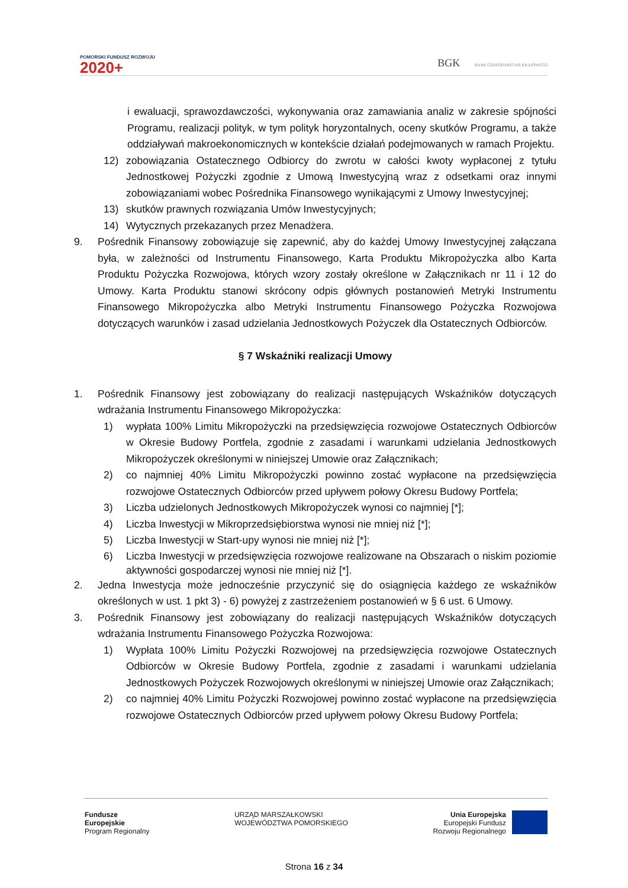POMORSKI FUNDUSZ ROZWOJU
2020+
BGK BANK GOSPODARSTWA KRAJOWEGO
i ewaluacji, sprawozdawczości, wykonywania oraz zamawiania analiz w zakresie spójności Programu, realizacji polityk, w tym polityk horyzontalnych, oceny skutków Programu, a także oddziaływań makroekonomicznych w kontekście działań podejmowanych w ramach Projektu.
12) zobowiązania Ostatecznego Odbiorcy do zwrotu w całości kwoty wypłaconej z tytułu Jednostkowej Pożyczki zgodnie z Umową Inwestycyjną wraz z odsetkami oraz innymi zobowiązaniami wobec Pośrednika Finansowego wynikającymi z Umowy Inwestycyjnej;
13) skutków prawnych rozwiązania Umów Inwestycyjnych;
14) Wytycznych przekazanych przez Menadżera.
9. Pośrednik Finansowy zobowiązuje się zapewnić, aby do każdej Umowy Inwestycyjnej załączana była, w zależności od Instrumentu Finansowego, Karta Produktu Mikropożyczka albo Karta Produktu Pożyczka Rozwojowa, których wzory zostały określone w Załącznikach nr 11 i 12 do Umowy. Karta Produktu stanowi skrócony odpis głównych postanowień Metryki Instrumentu Finansowego Mikropożyczka albo Metryki Instrumentu Finansowego Pożyczka Rozwojowa dotyczących warunków i zasad udzielania Jednostkowych Pożyczek dla Ostatecznych Odbiorców.
§ 7 Wskaźniki realizacji Umowy
1. Pośrednik Finansowy jest zobowiązany do realizacji następujących Wskaźników dotyczących wdrażania Instrumentu Finansowego Mikropożyczka:
1) wypłata 100% Limitu Mikropożyczki na przedsięwzięcia rozwojowe Ostatecznych Odbiorców w Okresie Budowy Portfela, zgodnie z zasadami i warunkami udzielania Jednostkowych Mikropożyczek określonymi w niniejszej Umowie oraz Załącznikach;
2) co najmniej 40% Limitu Mikropożyczki powinno zostać wypłacone na przedsięwzięcia rozwojowe Ostatecznych Odbiorców przed upływem połowy Okresu Budowy Portfela;
3) Liczba udzielonych Jednostkowych Mikropożyczek wynosi co najmniej [*];
4) Liczba Inwestycji w Mikroprzedsiębiorstwa wynosi nie mniej niż [*];
5) Liczba Inwestycji w Start-upy wynosi nie mniej niż [*];
6) Liczba Inwestycji w przedsięwzięcia rozwojowe realizowane na Obszarach o niskim poziomie aktywności gospodarczej wynosi nie mniej niż [*].
2. Jedna Inwestycja może jednocześnie przyczynić się do osiągnięcia każdego ze wskaźników określonych w ust. 1 pkt 3) - 6) powyżej z zastrzeżeniem postanowień w § 6 ust. 6 Umowy.
3. Pośrednik Finansowy jest zobowiązany do realizacji następujących Wskaźników dotyczących wdrażania Instrumentu Finansowego Pożyczka Rozwojowa:
1) Wypłata 100% Limitu Pożyczki Rozwojowej na przedsięwzięcia rozwojowe Ostatecznych Odbiorców w Okresie Budowy Portfela, zgodnie z zasadami i warunkami udzielania Jednostkowych Pożyczek Rozwojowych określonymi w niniejszej Umowie oraz Załącznikach;
2) co najmniej 40% Limitu Pożyczki Rozwojowej powinno zostać wypłacone na przedsięwzięcia rozwojowe Ostatecznych Odbiorców przed upływem połowy Okresu Budowy Portfela;
Fundusze
Europejskie
Program Regionalny
URZĄD MARSZAŁKOWSKI
WOJEWÓDZTWA POMORSKIEGO
Unia Europejska
Europejski Fundusz
Rozwoju Regionalnego
Strona 16 z 34